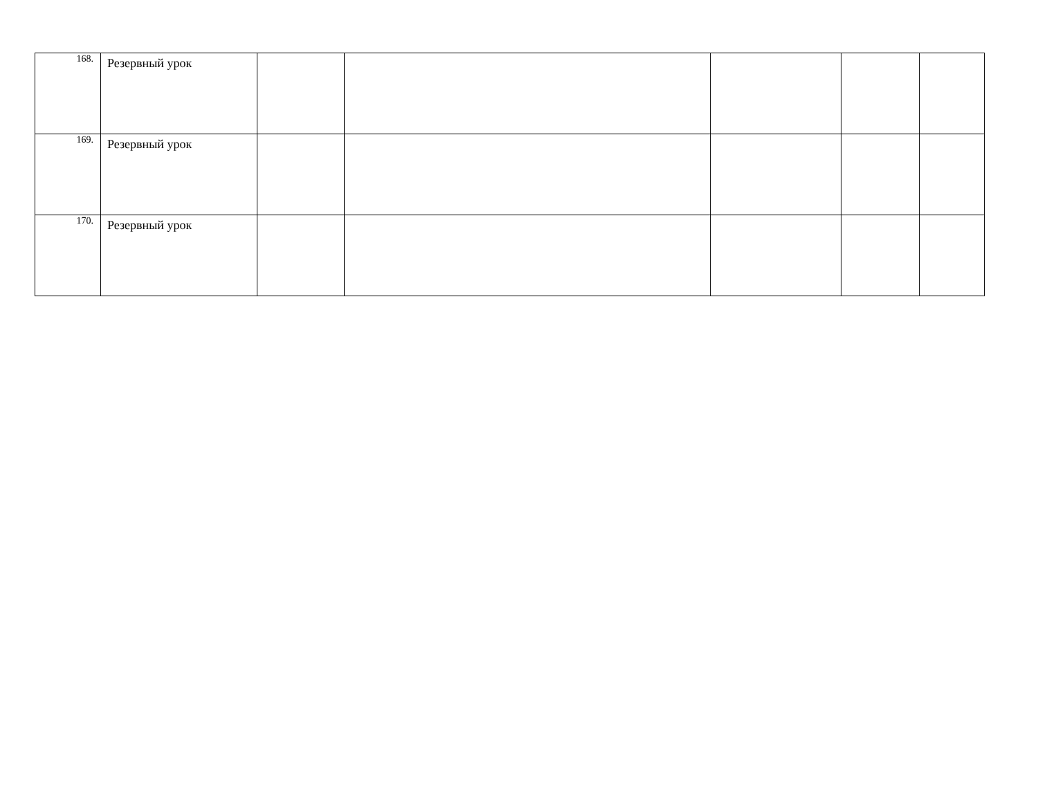| 168. | Резервный урок | | | | | |
| 169. | Резервный урок | | | | | |
| 170. | Резервный урок | | | | | |